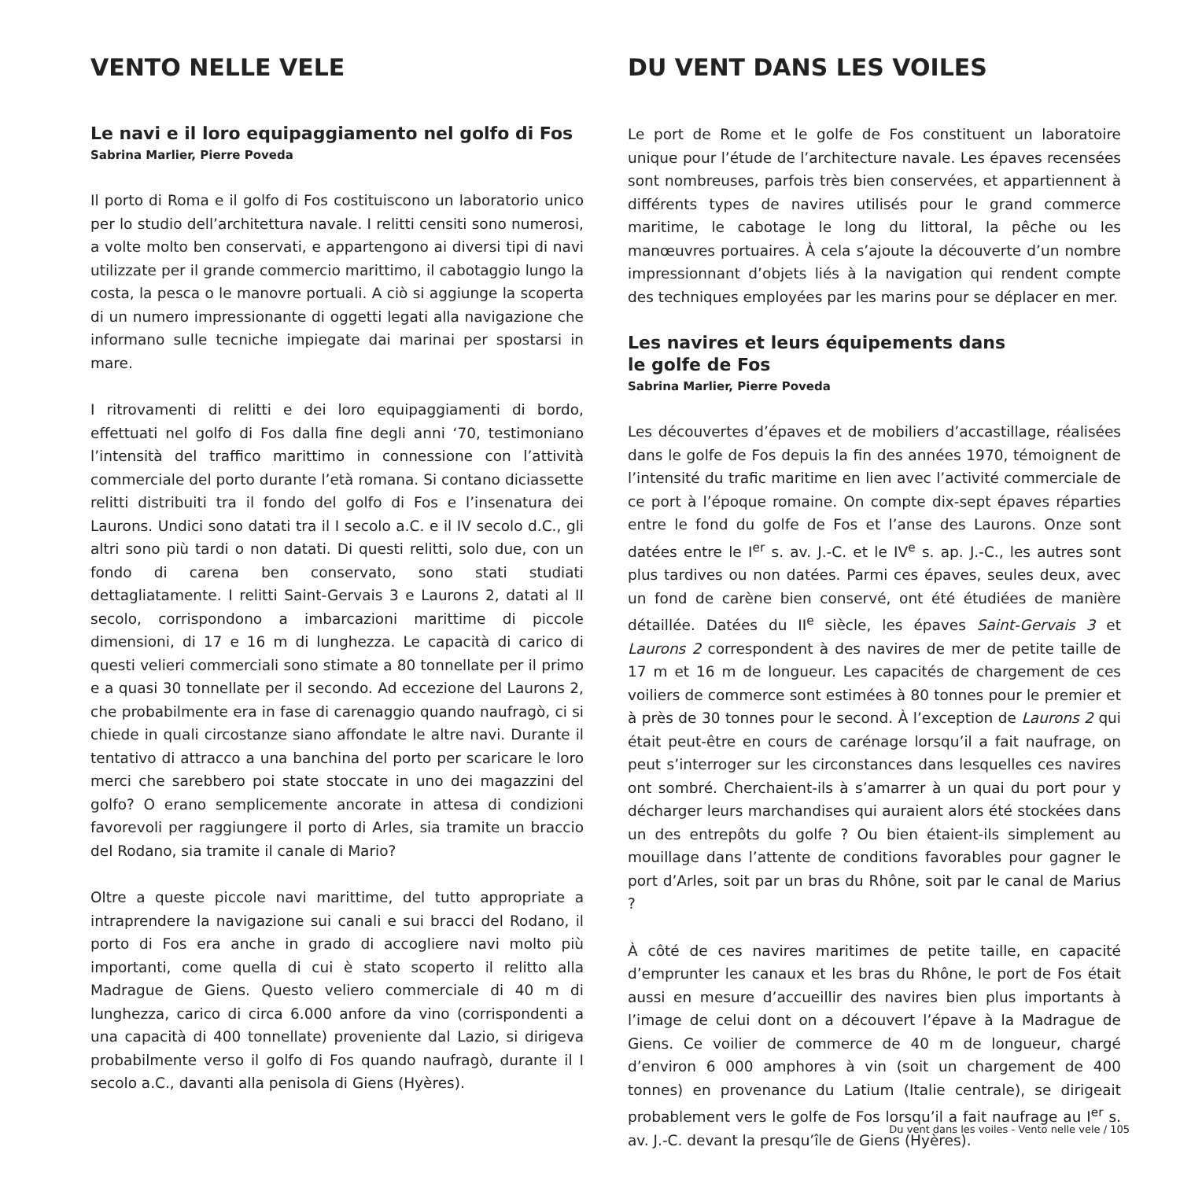VENTO NELLE VELE
Le navi e il loro equipaggiamento nel golfo di Fos
Sabrina Marlier, Pierre Poveda
Il porto di Roma e il golfo di Fos costituiscono un laboratorio unico per lo studio dell’architettura navale. I relitti censiti sono numerosi, a volte molto ben conservati, e appartengono ai diversi tipi di navi utilizzate per il grande commercio marittimo, il cabotaggio lungo la costa, la pesca o le manovre portuali. A ciò si aggiunge la scoperta di un numero impressionante di oggetti legati alla navigazione che informano sulle tecniche impiegate dai marinai per spostarsi in mare.
I ritrovamenti di relitti e dei loro equipaggiamenti di bordo, effettuati nel golfo di Fos dalla fine degli anni ‘70, testimoniano l’intensità del traffico marittimo in connessione con l’attività commerciale del porto durante l’età romana. Si contano diciassette relitti distribuiti tra il fondo del golfo di Fos e l’insenatura dei Laurons. Undici sono datati tra il I secolo a.C. e il IV secolo d.C., gli altri sono più tardi o non datati. Di questi relitti, solo due, con un fondo di carena ben conservato, sono stati studiati dettagliatamente. I relitti Saint-Gervais 3 e Laurons 2, datati al II secolo, corrispondono a imbarcazioni marittime di piccole dimensioni, di 17 e 16 m di lunghezza. Le capacità di carico di questi velieri commerciali sono stimate a 80 tonnellate per il primo e a quasi 30 tonnellate per il secondo. Ad eccezione del Laurons 2, che probabilmente era in fase di carenaggio quando naufragò, ci si chiede in quali circostanze siano affondate le altre navi. Durante il tentativo di attracco a una banchina del porto per scaricare le loro merci che sarebbero poi state stoccate in uno dei magazzini del golfo? O erano semplicemente ancorate in attesa di condizioni favorevoli per raggiungere il porto di Arles, sia tramite un braccio del Rodano, sia tramite il canale di Mario?
Oltre a queste piccole navi marittime, del tutto appropriate a intraprendere la navigazione sui canali e sui bracci del Rodano, il porto di Fos era anche in grado di accogliere navi molto più importanti, come quella di cui è stato scoperto il relitto alla Madrague de Giens. Questo veliero commerciale di 40 m di lunghezza, carico di circa 6.000 anfore da vino (corrispondenti a una capacità di 400 tonnellate) proveniente dal Lazio, si dirigeva probabilmente verso il golfo di Fos quando naufragò, durante il I secolo a.C., davanti alla penisola di Giens (Hyères).
DU VENT DANS LES VOILES
Le port de Rome et le golfe de Fos constituent un laboratoire unique pour l’étude de l’architecture navale. Les épaves recensées sont nombreuses, parfois très bien conservées, et appartiennent à différents types de navires utilisés pour le grand commerce maritime, le cabotage le long du littoral, la pêche ou les manœuvres portuaires. À cela s’ajoute la découverte d’un nombre impressionnant d’objets liés à la navigation qui rendent compte des techniques employées par les marins pour se déplacer en mer.
Les navires et leurs équipements dans
le golfe de Fos
Sabrina Marlier, Pierre Poveda
Les découvertes d’épaves et de mobiliers d’accastillage, réalisées dans le golfe de Fos depuis la fin des années 1970, témoignent de l’intensité du trafic maritime en lien avec l’activité commerciale de ce port à l’époque romaine. On compte dix-sept épaves réparties entre le fond du golfe de Fos et l’anse des Laurons. Onze sont datées entre le I<sup>er</sup> s. av. J.-C. et le IV<sup>e</sup> s. ap. J.-C., les autres sont plus tardives ou non datées. Parmi ces épaves, seules deux, avec un fond de carène bien conservé, ont été étudiées de manière détaillée. Datées du II<sup>e</sup> siècle, les épaves Saint-Gervais 3 et Laurons 2 correspondent à des navires de mer de petite taille de 17 m et 16 m de longueur. Les capacités de chargement de ces voiliers de commerce sont estimées à 80 tonnes pour le premier et à près de 30 tonnes pour le second. À l’exception de Laurons 2 qui était peut-être en cours de carénage lorsqu’il a fait naufrage, on peut s’interroger sur les circonstances dans lesquelles ces navires ont sombré. Cherchaient-ils à s’amarrer à un quai du port pour y décharger leurs marchandises qui auraient alors été stockées dans un des entrepôts du golfe ? Ou bien étaient-ils simplement au mouillage dans l’attente de conditions favorables pour gagner le port d’Arles, soit par un bras du Rhône, soit par le canal de Marius ?
À côté de ces navires maritimes de petite taille, en capacité d’emprunter les canaux et les bras du Rhône, le port de Fos était aussi en mesure d’accueillir des navires bien plus importants à l’image de celui dont on a découvert l’épave à la Madrague de Giens. Ce voilier de commerce de 40 m de longueur, chargé d’environ 6 000 amphores à vin (soit un chargement de 400 tonnes) en provenance du Latium (Italie centrale), se dirigeait probablement vers le golfe de Fos lorsqu’il a fait naufrage au I<sup>er</sup> s. av. J.-C. devant la presqu’île de Giens (Hyères).
Du vent dans les voiles - Vento nelle vele / 105